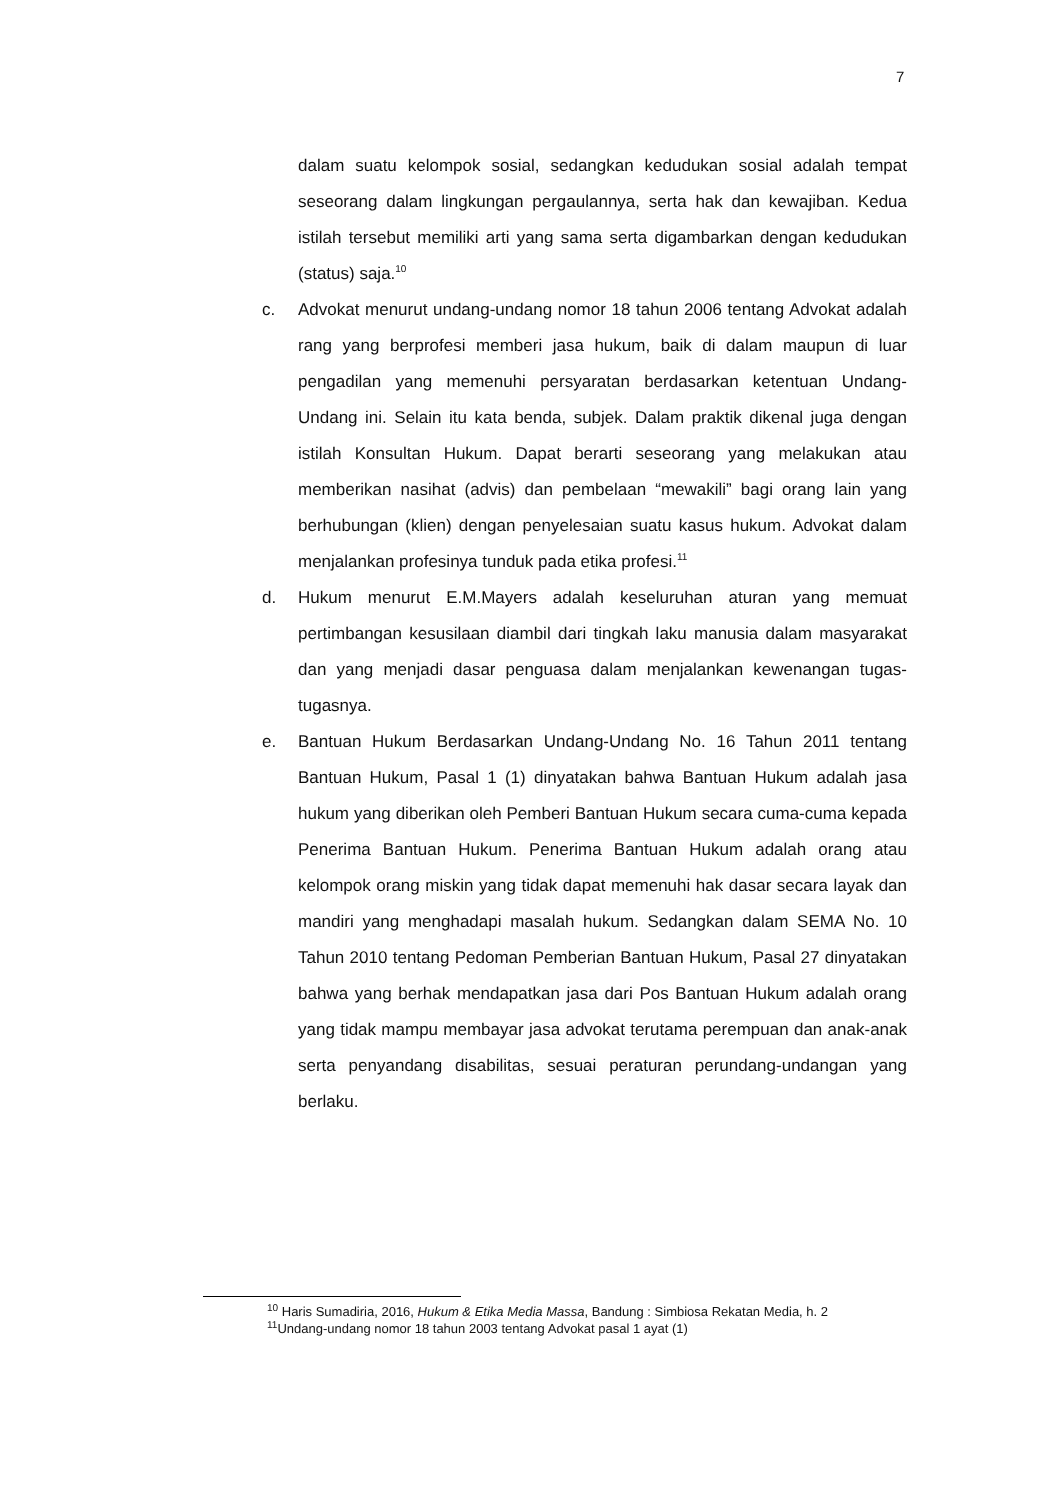7
dalam suatu kelompok sosial, sedangkan kedudukan sosial adalah tempat seseorang dalam lingkungan pergaulannya, serta hak dan kewajiban. Kedua istilah tersebut memiliki arti yang sama serta digambarkan dengan kedudukan (status) saja.<sup>10</sup>
c. Advokat menurut undang-undang nomor 18 tahun 2006 tentang Advokat adalah rang yang berprofesi memberi jasa hukum, baik di dalam maupun di luar pengadilan yang memenuhi persyaratan berdasarkan ketentuan Undang-Undang ini. Selain itu kata benda, subjek. Dalam praktik dikenal juga dengan istilah Konsultan Hukum. Dapat berarti seseorang yang melakukan atau memberikan nasihat (advis) dan pembelaan “mewakili” bagi orang lain yang berhubungan (klien) dengan penyelesaian suatu kasus hukum. Advokat dalam menjalankan profesinya tunduk pada etika profesi.<sup>11</sup>
d. Hukum menurut E.M.Mayers adalah keseluruhan aturan yang memuat pertimbangan kesusilaan diambil dari tingkah laku manusia dalam masyarakat dan yang menjadi dasar penguasa dalam menjalankan kewenangan tugas-tugasnya.
e. Bantuan Hukum Berdasarkan Undang-Undang No. 16 Tahun 2011 tentang Bantuan Hukum, Pasal 1 (1) dinyatakan bahwa Bantuan Hukum adalah jasa hukum yang diberikan oleh Pemberi Bantuan Hukum secara cuma-cuma kepada Penerima Bantuan Hukum. Penerima Bantuan Hukum adalah orang atau kelompok orang miskin yang tidak dapat memenuhi hak dasar secara layak dan mandiri yang menghadapi masalah hukum. Sedangkan dalam SEMA No. 10 Tahun 2010 tentang Pedoman Pemberian Bantuan Hukum, Pasal 27 dinyatakan bahwa yang berhak mendapatkan jasa dari Pos Bantuan Hukum adalah orang yang tidak mampu membayar jasa advokat terutama perempuan dan anak-anak serta penyandang disabilitas, sesuai peraturan perundang-undangan yang berlaku.
<sup>10</sup> Haris Sumadiria, 2016, Hukum & Etika Media Massa, Bandung : Simbiosa Rekatan Media, h. 2
<sup>11</sup> Undang-undang nomor 18 tahun 2003 tentang Advokat pasal 1 ayat (1)